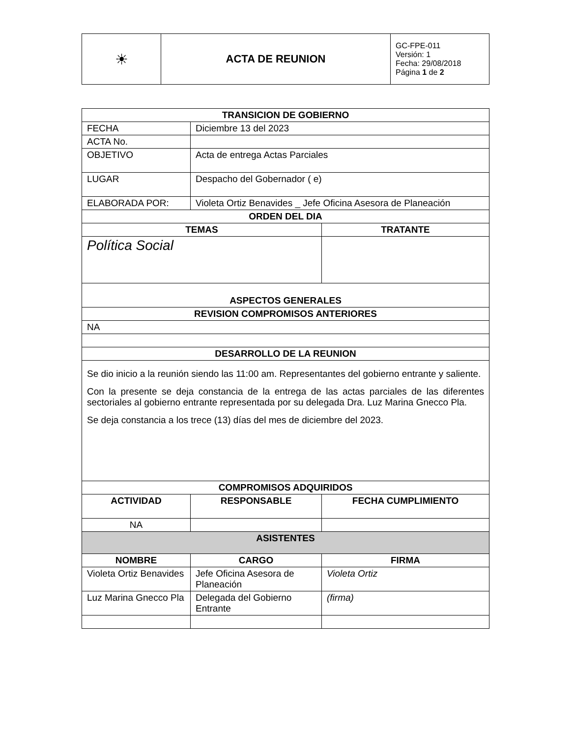| ☀ | ACTA DE REUNION | GC-FPE-011 Versión: 1 Fecha: 29/08/2018 Página 1 de 2 |
| TRANSICION DE GOBIERNO | | |
| --- | --- | --- |
| FECHA | Diciembre 13 del 2023 | |
| ACTA No. | | |
| OBJETIVO | Acta de entrega Actas Parciales | |
| LUGAR | Despacho del Gobernador ( e) | |
| ELABORADA POR: | Violeta Ortiz Benavides _ Jefe Oficina Asesora de Planeación | |
| ORDEN DEL DIA | | |
| TEMAS | | TRATANTE |
| Política Social | | |
| ASPECTOS GENERALES | | |
| REVISION COMPROMISOS ANTERIORES | | |
| NA | | |
| DESARROLLO DE LA REUNION | | |
| Se dio inicio a la reunión siendo las 11:00 am. Representantes del gobierno entrante y saliente. Con la presente se deja constancia de la entrega de las actas parciales de las diferentes sectoriales al gobierno entrante representada por su delegada Dra. Luz Marina Gnecco Pla. Se deja constancia a los trece (13) días del mes de diciembre del 2023. | | |
| COMPROMISOS ADQUIRIDOS | | |
| ACTIVIDAD | RESPONSABLE | FECHA CUMPLIMIENTO |
| NA | | |
| ASISTENTES | | |
| NOMBRE | CARGO | FIRMA |
| Violeta Ortiz Benavides | Jefe Oficina Asesora de Planeación | Violeta Ortiz |
| Luz Marina Gnecco Pla | Delegada del Gobierno Entrante | (firma) |